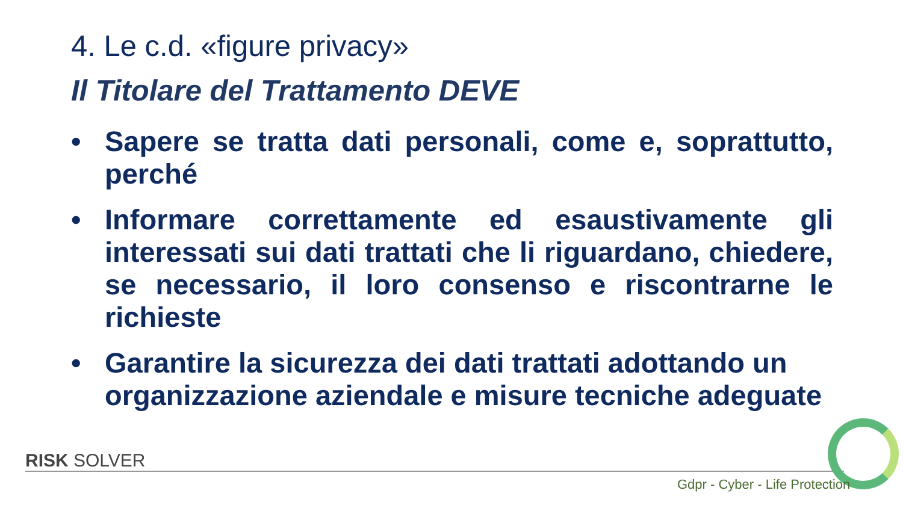4. Le c.d. «figure privacy»
Il Titolare del Trattamento DEVE
• Sapere se tratta dati personali, come e, soprattutto, perché
• Informare correttamente ed esaustivamente gli interessati sui dati trattati che li riguardano, chiedere, se necessario, il loro consenso e riscontrarne le richieste
• Garantire la sicurezza dei dati trattati adottando un organizzazione aziendale e misure tecniche adeguate
RISK SOLVER
Gdpr - Cyber - Life Protection